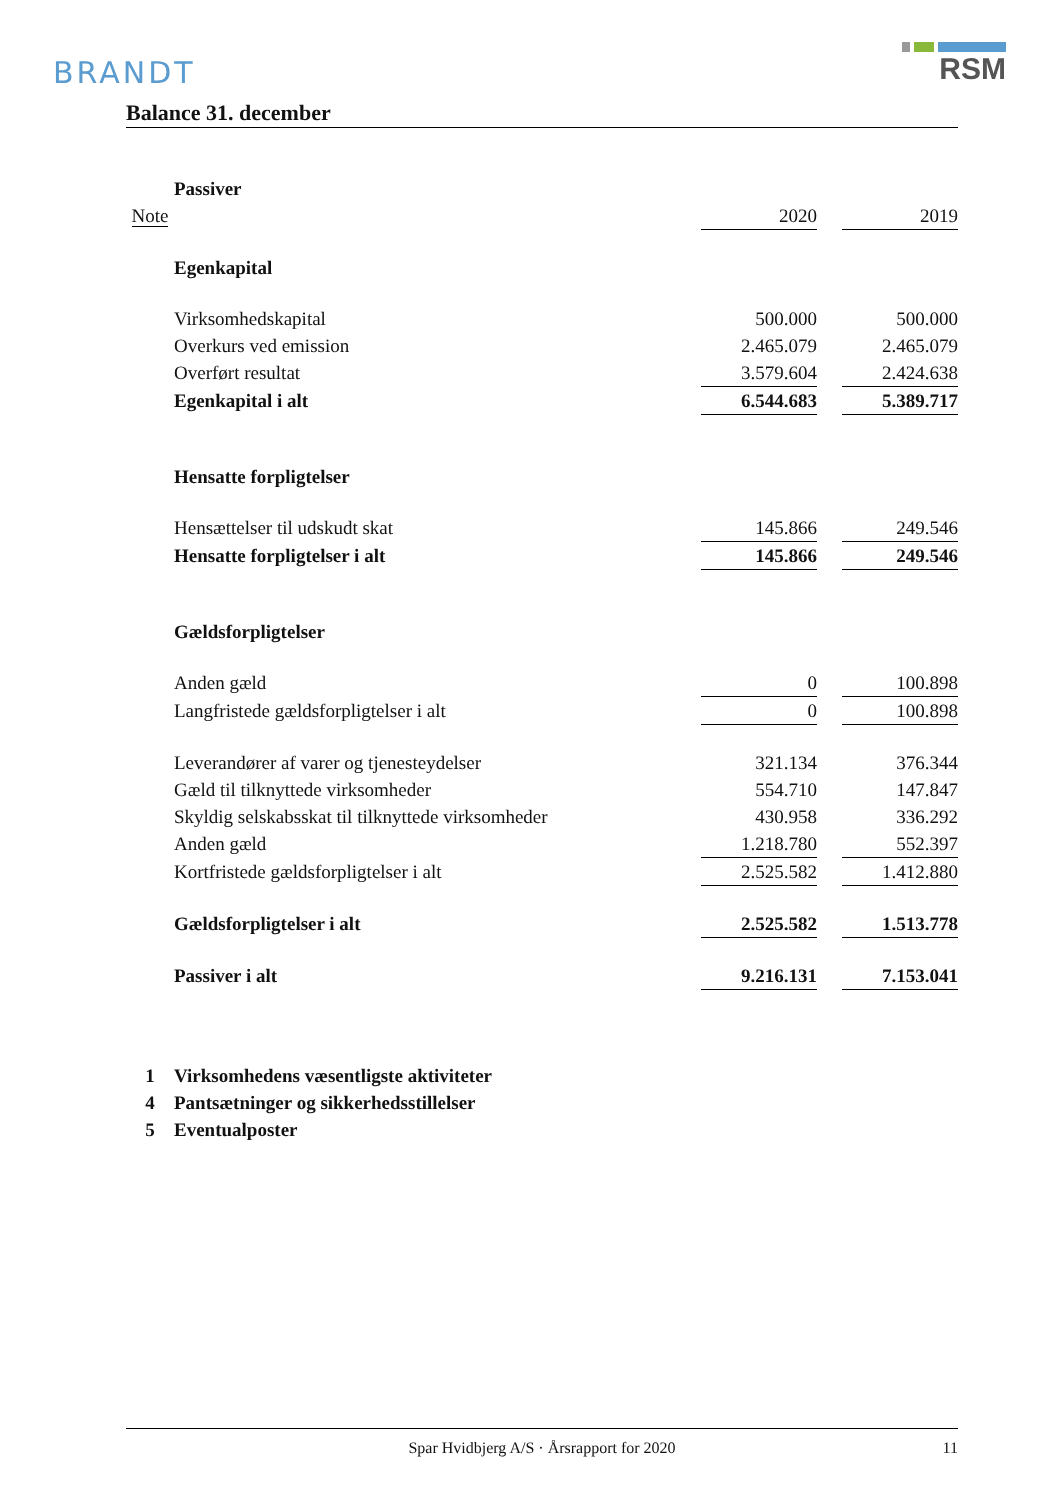BRANDT
RSM
Balance 31. december
| | Passiver | | | |
| Note | | 2020 | | 2019 |
| | Egenkapital | | | |
| | Virksomhedskapital | 500.000 | | 500.000 |
| | Overkurs ved emission | 2.465.079 | | 2.465.079 |
| | Overført resultat | 3.579.604 | | 2.424.638 |
| | Egenkapital i alt | 6.544.683 | | 5.389.717 |
| | Hensatte forpligtelser | | | |
| | Hensættelser til udskudt skat | 145.866 | | 249.546 |
| | Hensatte forpligtelser i alt | 145.866 | | 249.546 |
| | Gældsforpligtelser | | | |
| | Anden gæld | 0 | | 100.898 |
| | Langfristede gældsforpligtelser i alt | 0 | | 100.898 |
| | Leverandører af varer og tjenesteydelser | 321.134 | | 376.344 |
| | Gæld til tilknyttede virksomheder | 554.710 | | 147.847 |
| | Skyldig selskabsskat til tilknyttede virksomheder | 430.958 | | 336.292 |
| | Anden gæld | 1.218.780 | | 552.397 |
| | Kortfristede gældsforpligtelser i alt | 2.525.582 | | 1.412.880 |
| | Gældsforpligtelser i alt | 2.525.582 | | 1.513.778 |
| | Passiver i alt | 9.216.131 | | 7.153.041 |
| 1 | Virksomhedens væsentligste aktiviteter | | | |
| 4 | Pantsætninger og sikkerhedsstillelser | | | |
| 5 | Eventualposter | | | |
Spar Hvidbjerg A/S · Årsrapport for 2020 11